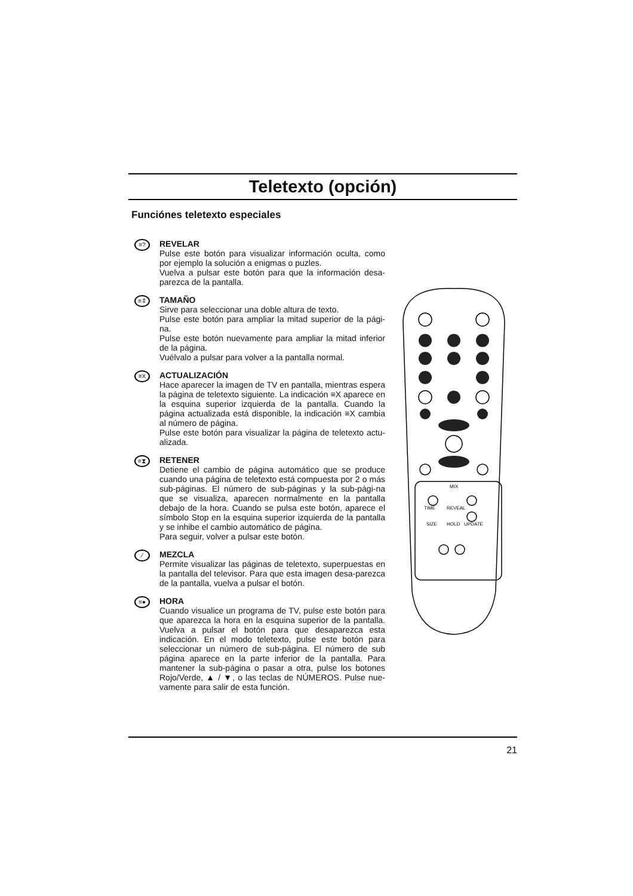Teletexto (opción)
Funciónes teletexto especiales
≡?
REVELAR
Pulse este botón para visualizar información oculta, como por ejemplo la solución a enigmas o puzles.
Vuelva a pulsar este botón para que la información desa-parezca de la pantalla.
≡⇕
TAMAÑO
Sirve para seleccionar una doble altura de texto.
Pulse este botón para ampliar la mitad superior de la pági-na.
Pulse este botón nuevamente para ampliar la mitad inferior de la página.
Vuélvalo a pulsar para volver a la pantalla normal.
≡X
ACTUALIZACIÓN
Hace aparecer la imagen de TV en pantalla, mientras espera la página de teletexto siguiente. La indicación ≡X aparece en la esquina superior izquierda de la pantalla. Cuando la página actualizada está disponible, la indicación ≡X cambia al número de página.
Pulse este botón para visualizar la página de teletexto actu-alizada.
≡⧗
RETENER
Detiene el cambio de página automático que se produce cuando una página de teletexto está compuesta por 2 o más sub-páginas. El número de sub-páginas y la sub-pági-na que se visualiza, aparecen normalmente en la pantalla debajo de la hora. Cuando se pulsa este botón, aparece el símbolo Stop en la esquina superior izquierda de la pantalla y se inhibe el cambio automático de página.
Para seguir, volver a pulsar este botón.
⁄
MEZCLA
Permite visualizar las páginas de teletexto, superpuestas en la pantalla del televisor. Para que esta imagen desa-parezca de la pantalla, vuelva a pulsar el botón.
≡●
HORA
Cuando visualice un programa de TV, pulse este botón para que aparezca la hora en la esquina superior de la pantalla. Vuelva a pulsar el botón para que desaparezca esta indicación. En el modo teletexto, pulse este botón para seleccionar un número de sub-página. El número de sub página aparece en la parte inferior de la pantalla. Para mantener la sub-página o pasar a otra, pulse los botones Rojo/Verde, ▲ / ▼, o las teclas de NÚMEROS. Pulse nue-vamente para salir de esta función.
MIX
TIME
REVEAL
SIZE
HOLD
UPDATE
21